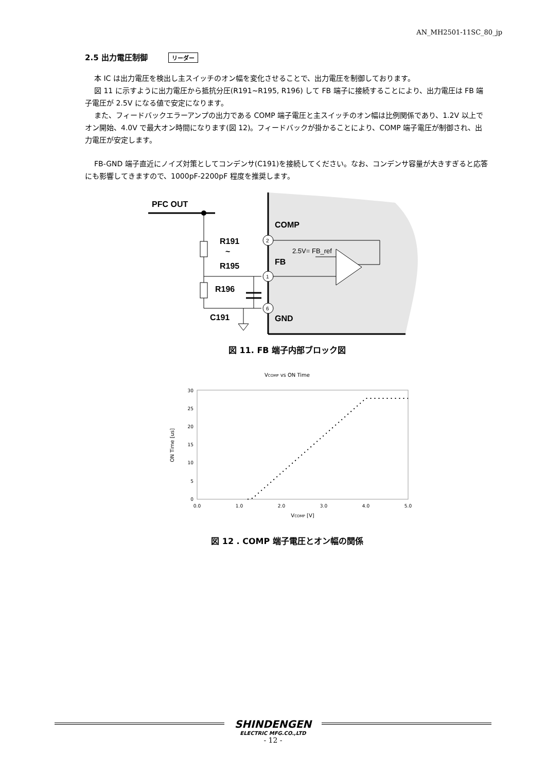AN_MH2501-11SC_80_jp
2.5 出力電圧制御 リーダー
本 IC は出力電圧を検出し主スイッチのオン幅を変化させることで、出力電圧を制御しております。
図 11 に示すように出力電圧から抵抗分圧(R191~R195, R196) して FB 端子に接続することにより、出力電圧は FB 端子電圧が 2.5V になる値で安定になります。
また、フィードバックエラーアンプの出力である COMP 端子電圧と主スイッチのオン幅は比例関係であり、1.2V 以上でオン開始、4.0V で最大オン時間になります(図 12)。フィードバックが掛かることにより、COMP 端子電圧が制御され、出力電圧が安定します。
FB-GND 端子直近にノイズ対策としてコンデンサ(C191)を接続してください。なお、コンデンサ容量が大きすぎると応答にも影響してきますので、1000pF-2200pF 程度を推奨します。
PFC OUT
R191
~
R195
R196
C191
COMP
FB
GND
2.5V= FB_ref
2
1
6
図 11. FB 端子内部ブロック図
VCOMP vs ON Time
0
5
10
15
20
25
30
0.0
1.0
2.0
3.0
4.0
5.0
VCOMP [V]
ON Time [us]
図 12 . COMP 端子電圧とオン幅の関係
SHINDENGEN
ELECTRIC MFG.CO.,LTD
- 12 -